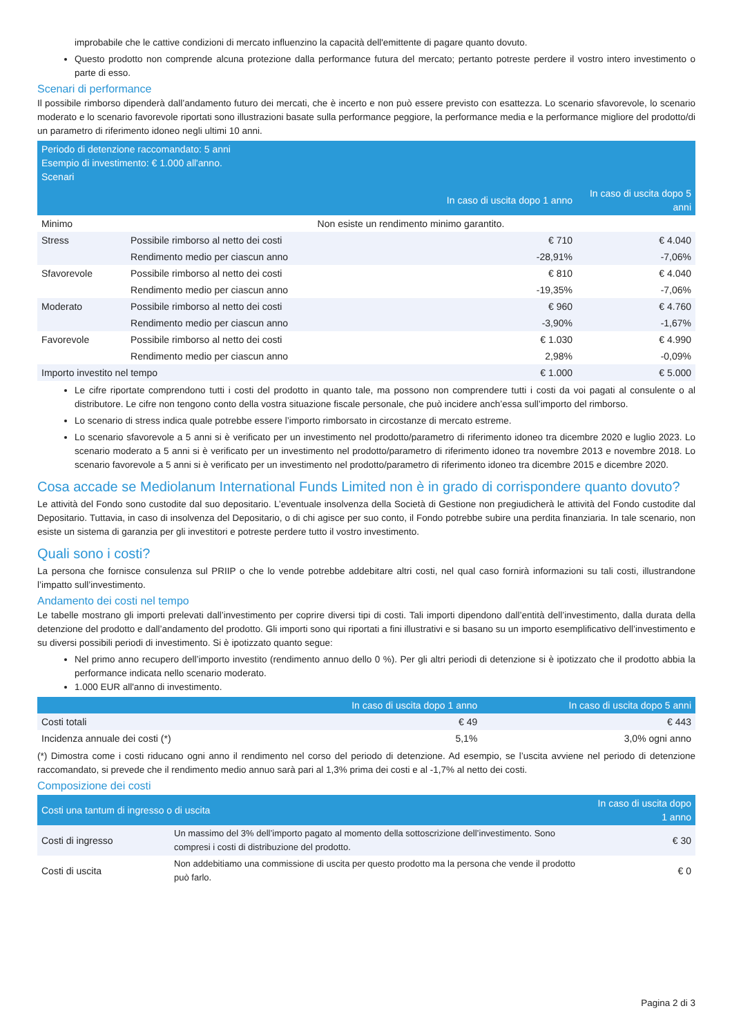improbabile che le cattive condizioni di mercato influenzino la capacità dell'emittente di pagare quanto dovuto.
Questo prodotto non comprende alcuna protezione dalla performance futura del mercato; pertanto potreste perdere il vostro intero investimento o parte di esso.
Scenari di performance
Il possibile rimborso dipenderà dall’andamento futuro dei mercati, che è incerto e non può essere previsto con esattezza. Lo scenario sfavorevole, lo scenario moderato e lo scenario favorevole riportati sono illustrazioni basate sulla performance peggiore, la performance media e la performance migliore del prodotto/di un parametro di riferimento idoneo negli ultimi 10 anni.
| Periodo di detenzione raccomandato: 5 anni Esempio di investimento: € 1.000 all'anno. Scenari | | | |
| --- | --- | --- | --- |
| | | In caso di uscita dopo 1 anno | In caso di uscita dopo 5 anni |
| Minimo | Non esiste un rendimento minimo garantito. | | |
| Stress | Possibile rimborso al netto dei costi | € 710 | € 4.040 |
| | Rendimento medio per ciascun anno | -28,91% | -7,06% |
| Sfavorevole | Possibile rimborso al netto dei costi | € 810 | € 4.040 |
| | Rendimento medio per ciascun anno | -19,35% | -7,06% |
| Moderato | Possibile rimborso al netto dei costi | € 960 | € 4.760 |
| | Rendimento medio per ciascun anno | -3,90% | -1,67% |
| Favorevole | Possibile rimborso al netto dei costi | € 1.030 | € 4.990 |
| | Rendimento medio per ciascun anno | 2,98% | -0,09% |
| Importo investito nel tempo | | € 1.000 | € 5.000 |
Le cifre riportate comprendono tutti i costi del prodotto in quanto tale, ma possono non comprendere tutti i costi da voi pagati al consulente o al distributore. Le cifre non tengono conto della vostra situazione fiscale personale, che può incidere anch’essa sull’importo del rimborso.
Lo scenario di stress indica quale potrebbe essere l’importo rimborsato in circostanze di mercato estreme.
Lo scenario sfavorevole a 5 anni si è verificato per un investimento nel prodotto/parametro di riferimento idoneo tra dicembre 2020 e luglio 2023. Lo scenario moderato a 5 anni si è verificato per un investimento nel prodotto/parametro di riferimento idoneo tra novembre 2013 e novembre 2018. Lo scenario favorevole a 5 anni si è verificato per un investimento nel prodotto/parametro di riferimento idoneo tra dicembre 2015 e dicembre 2020.
Cosa accade se Mediolanum International Funds Limited non è in grado di corrispondere quanto dovuto?
Le attività del Fondo sono custodite dal suo depositario. L’eventuale insolvenza della Società di Gestione non pregiudicherà le attività del Fondo custodite dal Depositario. Tuttavia, in caso di insolvenza del Depositario, o di chi agisce per suo conto, il Fondo potrebbe subire una perdita finanziaria. In tale scenario, non esiste un sistema di garanzia per gli investitori e potreste perdere tutto il vostro investimento.
Quali sono i costi?
La persona che fornisce consulenza sul PRIIP o che lo vende potrebbe addebitare altri costi, nel qual caso fornirà informazioni su tali costi, illustrandone l’impatto sull’investimento.
Andamento dei costi nel tempo
Le tabelle mostrano gli importi prelevati dall’investimento per coprire diversi tipi di costi. Tali importi dipendono dall’entità dell’investimento, dalla durata della detenzione del prodotto e dall’andamento del prodotto. Gli importi sono qui riportati a fini illustrativi e si basano su un importo esemplificativo dell’investimento e su diversi possibili periodi di investimento. Si è ipotizzato quanto segue:
Nel primo anno recupero dell’importo investito (rendimento annuo dello 0 %). Per gli altri periodi di detenzione si è ipotizzato che il prodotto abbia la performance indicata nello scenario moderato.
1.000 EUR all'anno di investimento.
| | In caso di uscita dopo 1 anno | In caso di uscita dopo 5 anni |
| --- | --- | --- |
| Costi totali | € 49 | € 443 |
| Incidenza annuale dei costi (*) | 5,1% | 3,0% ogni anno |
(*) Dimostra come i costi riducano ogni anno il rendimento nel corso del periodo di detenzione. Ad esempio, se l’uscita avviene nel periodo di detenzione raccomandato, si prevede che il rendimento medio annuo sarà pari al 1,3% prima dei costi e al -1,7% al netto dei costi.
Composizione dei costi
| Costi una tantum di ingresso o di uscita | | In caso di uscita dopo 1 anno |
| --- | --- | --- |
| Costi di ingresso | Un massimo del 3% dell’importo pagato al momento della sottoscrizione dell’investimento. Sono compresi i costi di distribuzione del prodotto. | € 30 |
| Costi di uscita | Non addebitiamo una commissione di uscita per questo prodotto ma la persona che vende il prodotto può farlo. | € 0 |
Pagina 2 di 3